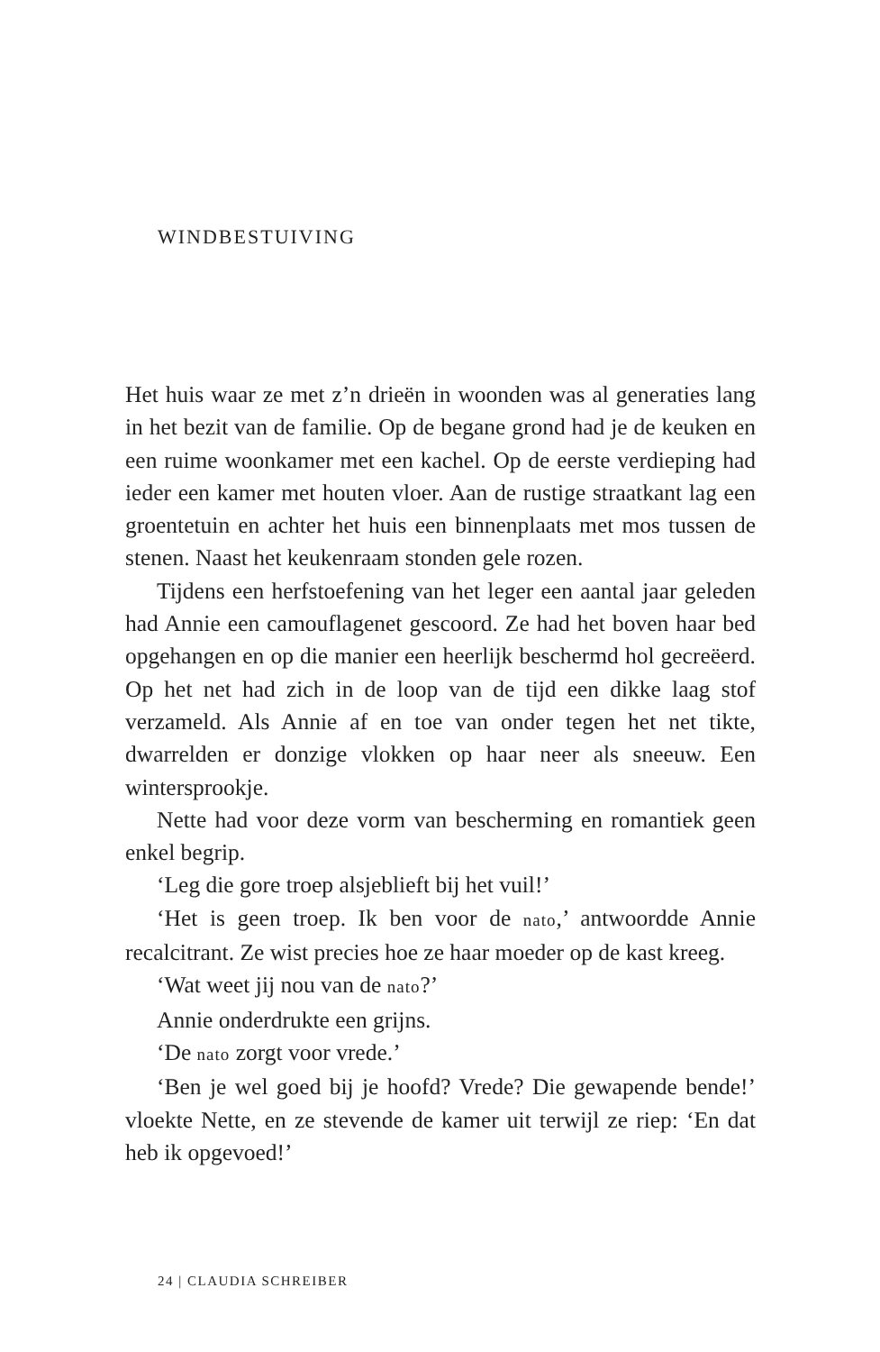WINDBESTUIVING
Het huis waar ze met z’n drieën in woonden was al generaties lang in het bezit van de familie. Op de begane grond had je de keuken en een ruime woonkamer met een kachel. Op de eerste verdieping had ieder een kamer met houten vloer. Aan de rustige straatkant lag een groentetuin en achter het huis een binnenplaats met mos tussen de stenen. Naast het keukenraam stonden gele rozen.
Tijdens een herfstoefening van het leger een aantal jaar geleden had Annie een camouflagenet gescoord. Ze had het boven haar bed opgehangen en op die manier een heerlijk beschermd hol gecreëerd. Op het net had zich in de loop van de tijd een dikke laag stof verzameld. Als Annie af en toe van onder tegen het net tikte, dwarrelden er donzige vlokken op haar neer als sneeuw. Een wintersprookje.
Nette had voor deze vorm van bescherming en romantiek geen enkel begrip.
‘Leg die gore troep alsjeblieft bij het vuil!’
‘Het is geen troep. Ik ben voor de nato,’ antwoordde Annie recalcitrant. Ze wist precies hoe ze haar moeder op de kast kreeg.
‘Wat weet jij nou van de nato?’
Annie onderdrukte een grijns.
‘De nato zorgt voor vrede.’
‘Ben je wel goed bij je hoofd? Vrede? Die gewapende bende!’ vloekte Nette, en ze stevende de kamer uit terwijl ze riep: ‘En dat heb ik opgevoed!’
24 | CLAUDIA SCHREIBER